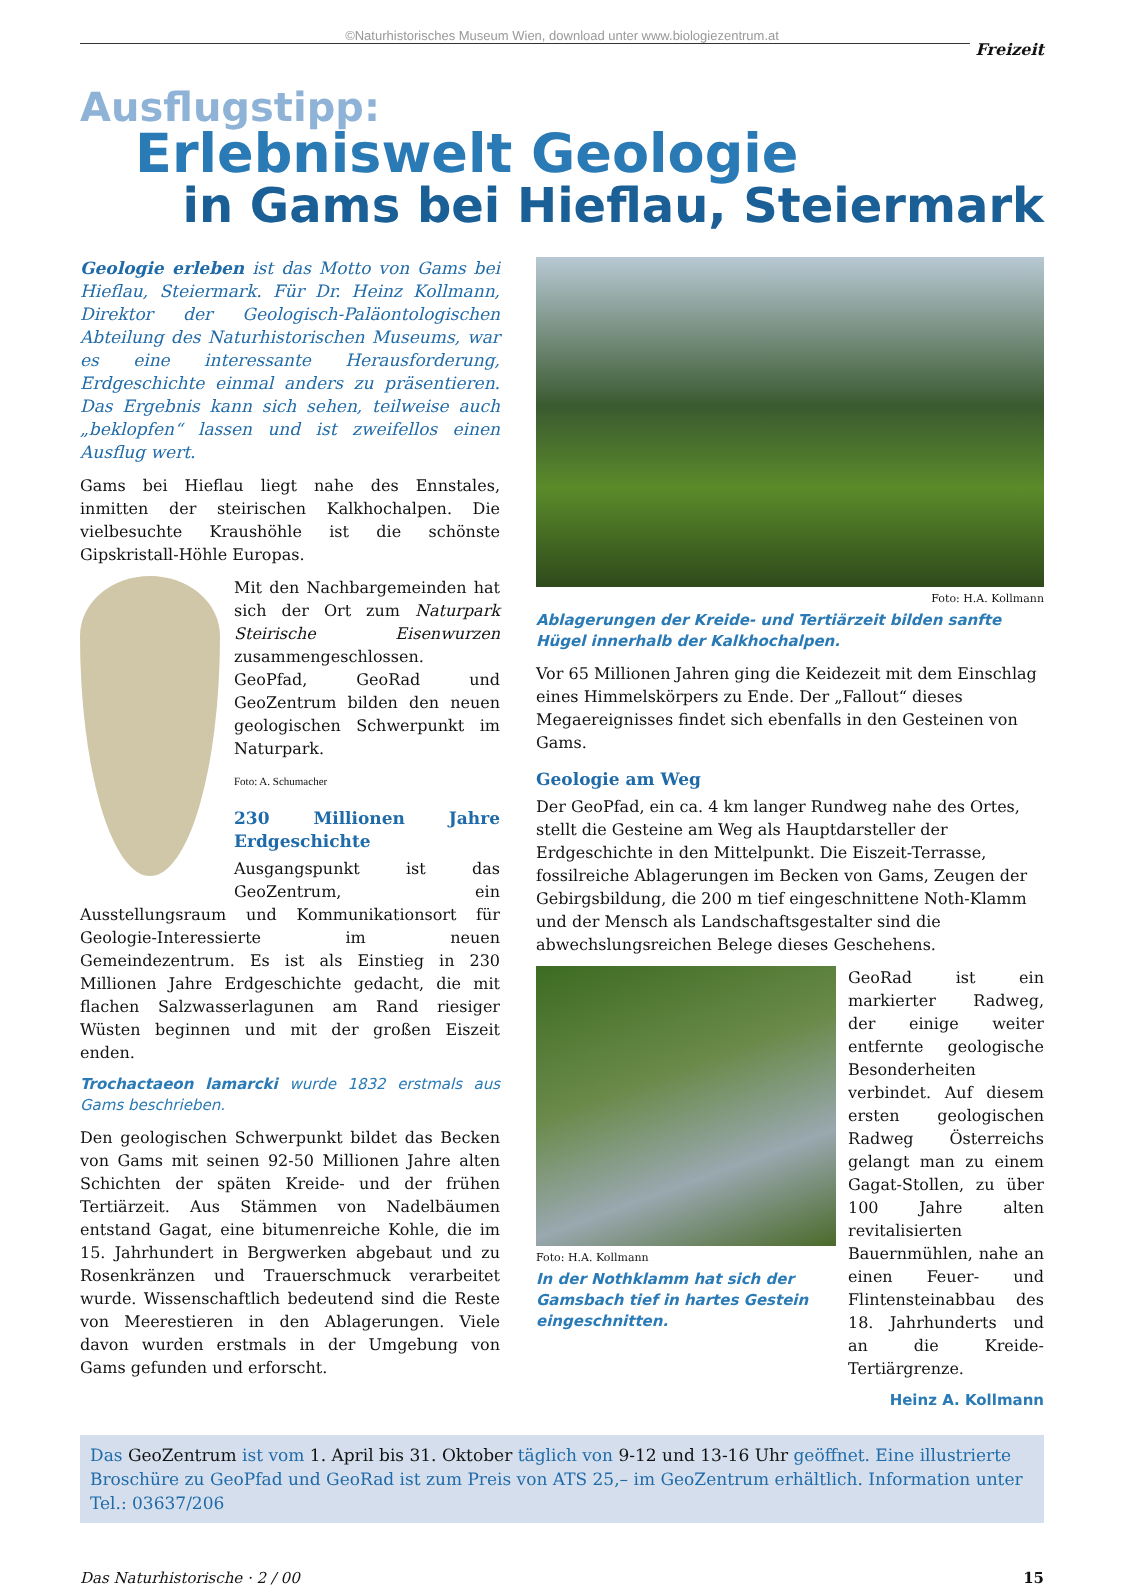©Naturhistorisches Museum Wien, download unter www.biologiezentrum.at
Freizeit
Ausflugstipp:
Erlebniswelt Geologie
in Gams bei Hieflau, Steiermark
Geologie erleben ist das Motto von Gams bei Hieflau, Steiermark. Für Dr. Heinz Kollmann, Direktor der Geologisch-Paläontologischen Abteilung des Naturhistorischen Museums, war es eine interessante Herausforderung, Erdgeschichte einmal anders zu präsentieren. Das Ergebnis kann sich sehen, teilweise auch „beklopfen“ lassen und ist zweifellos einen Ausflug wert.
Gams bei Hieflau liegt nahe des Ennstales, inmitten der steirischen Kalkhochalpen. Die vielbesuchte Kraushöhle ist die schönste Gipskristall-Höhle Europas.
Mit den Nachbargemeinden hat sich der Ort zum Naturpark Steirische Eisenwurzen zusammengeschlossen. GeoPfad, GeoRad und GeoZentrum bilden den neuen geologischen Schwerpunkt im Naturpark.
Foto: A. Schumacher
230 Millionen Jahre Erdgeschichte
Ausgangspunkt ist das GeoZentrum, ein Ausstellungsraum und Kommunikationsort für Geologie-Interessierte im neuen Gemeindezentrum. Es ist als Einstieg in 230 Millionen Jahre Erdgeschichte gedacht, die mit flachen Salzwasserlagunen am Rand riesiger Wüsten beginnen und mit der großen Eiszeit enden.
Trochactaeon lamarcki wurde 1832 erstmals aus Gams beschrieben.
Den geologischen Schwerpunkt bildet das Becken von Gams mit seinen 92-50 Millionen Jahre alten Schichten der späten Kreide- und der frühen Tertiärzeit. Aus Stämmen von Nadelbäumen entstand Gagat, eine bitumenreiche Kohle, die im 15. Jahrhundert in Bergwerken abgebaut und zu Rosenkränzen und Trauerschmuck verarbeitet wurde. Wissenschaftlich bedeutend sind die Reste von Meerestieren in den Ablagerungen. Viele davon wurden erstmals in der Umgebung von Gams gefunden und erforscht.
Foto: H.A. Kollmann
Ablagerungen der Kreide- und Tertiärzeit bilden sanfte Hügel innerhalb der Kalkhochalpen.
Vor 65 Millionen Jahren ging die Keidezeit mit dem Einschlag eines Himmelskörpers zu Ende. Der „Fallout“ dieses Megaereignisses findet sich ebenfalls in den Gesteinen von Gams.
Geologie am Weg
Der GeoPfad, ein ca. 4 km langer Rundweg nahe des Ortes, stellt die Gesteine am Weg als Hauptdarsteller der Erdgeschichte in den Mittelpunkt. Die Eiszeit-Terrasse, fossilreiche Ablagerungen im Becken von Gams, Zeugen der Gebirgsbildung, die 200 m tief eingeschnittene Noth-Klamm und der Mensch als Landschaftsgestalter sind die abwechslungsreichen Belege dieses Geschehens.
Foto: H.A. Kollmann
In der Nothklamm hat sich der Gamsbach tief in hartes Gestein eingeschnitten.
GeoRad ist ein markierter Radweg, der einige weiter entfernte geologische Besonderheiten verbindet. Auf diesem ersten geologischen Radweg Österreichs gelangt man zu einem Gagat-Stollen, zu über 100 Jahre alten revitalisierten Bauernmühlen, nahe an einen Feuer- und Flintensteinabbau des 18. Jahrhunderts und an die Kreide-Tertiärgrenze.
Heinz A. Kollmann
Das GeoZentrum ist vom 1. April bis 31. Oktober täglich von 9-12 und 13-16 Uhr geöffnet. Eine illustrierte Broschüre zu GeoPfad und GeoRad ist zum Preis von ATS 25,– im GeoZentrum erhältlich. Information unter Tel.: 03637/206
Das Naturhistorische · 2 / 00 15